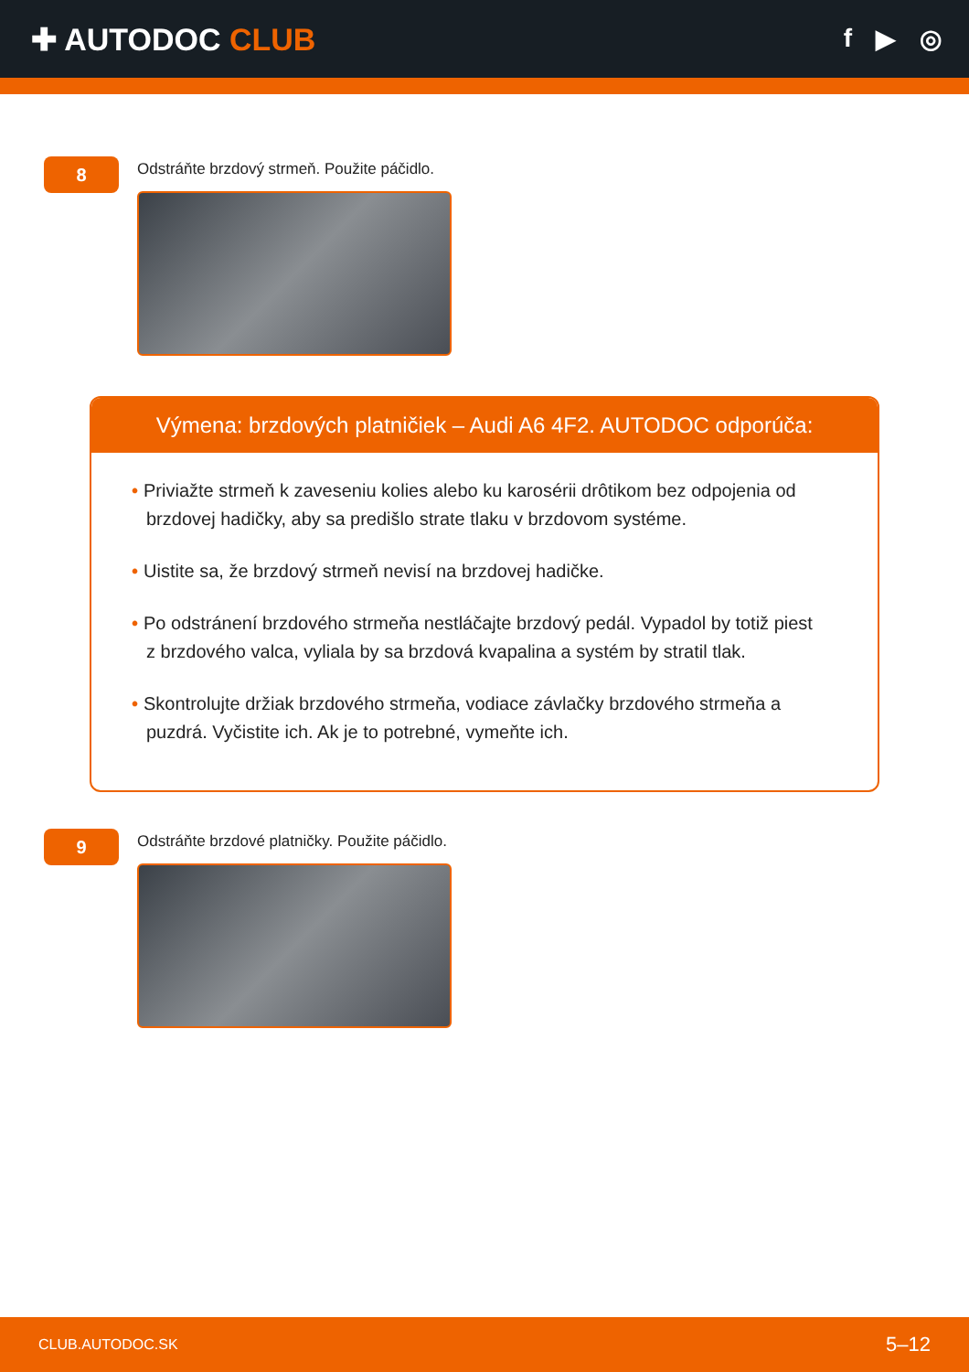✚ AUTODOC CLUB
f ▶ ◎
8
Odstráňte brzdový strmeň. Použite páčidlo.
Výmena: brzdových platničiek – Audi A6 4F2. AUTODOC odporúča:
• Priviažte strmeň k zaveseniu kolies alebo ku karosérii drôtikom bez odpojenia od brzdovej hadičky, aby sa predišlo strate tlaku v brzdovom systéme.
• Uistite sa, že brzdový strmeň nevisí na brzdovej hadičke.
• Po odstránení brzdového strmeňa nestláčajte brzdový pedál. Vypadol by totiž piest z brzdového valca, vyliala by sa brzdová kvapalina a systém by stratil tlak.
• Skontrolujte držiak brzdového strmeňa, vodiace závlačky brzdového strmeňa a puzdrá. Vyčistite ich. Ak je to potrebné, vymeňte ich.
9
Odstráňte brzdové platničky. Použite páčidlo.
CLUB.AUTODOC.SK 5–12